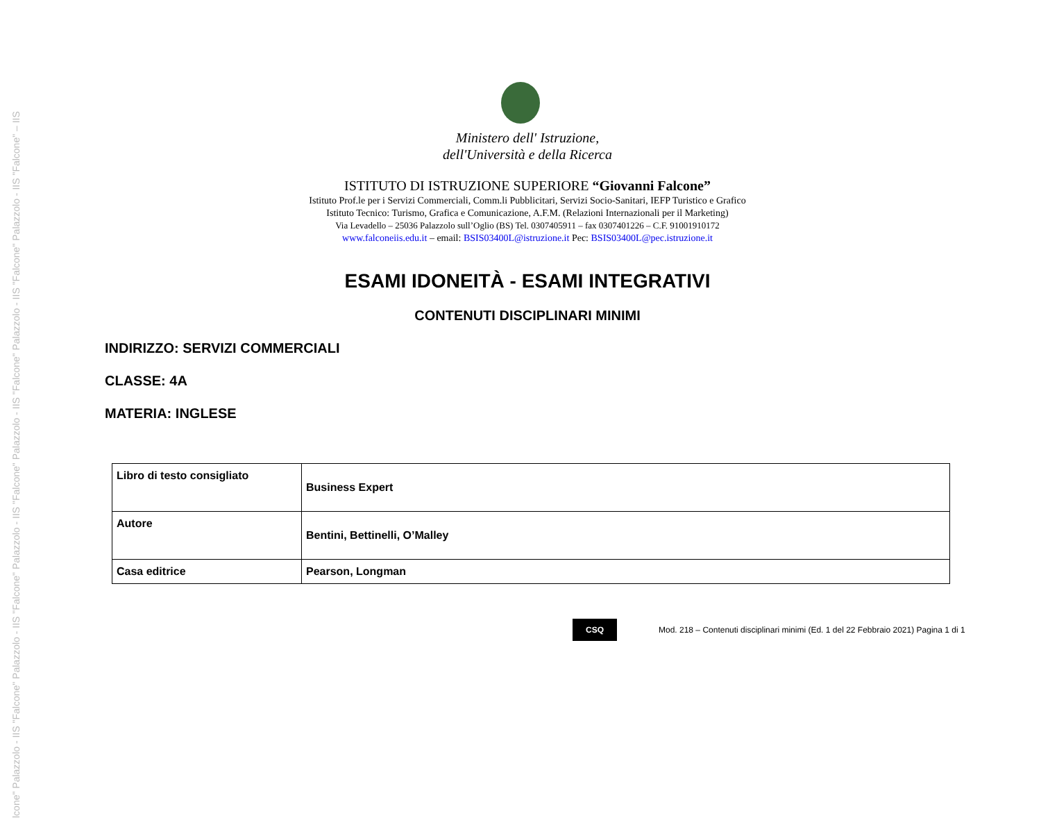lcone" Palazzolo - IIS "Falcone" Palazzolo - IIS "Falcone" Palazzolo - IIS "Falcone" Palazzolo - IIS "Falcone" Palazzolo - IIS "Falcone" Palazzolo - IIS "Falcone" – IIS
Ministero dell' Istruzione,
dell'Università e della Ricerca
ISTITUTO DI ISTRUZIONE SUPERIORE “Giovanni Falcone”
Istituto Prof.le per i Servizi Commerciali, Comm.li Pubblicitari, Servizi Socio-Sanitari, IEFP Turistico e Grafico
Istituto Tecnico: Turismo, Grafica e Comunicazione, A.F.M. (Relazioni Internazionali per il Marketing)
Via Levadello – 25036 Palazzolo sull’Oglio (BS) Tel. 0307405911 – fax 0307401226 – C.F. 91001910172
www.falconeiis.edu.it – email: BSIS03400L@istruzione.it Pec: BSIS03400L@pec.istruzione.it
ESAMI IDONEITÀ - ESAMI INTEGRATIVI
CONTENUTI DISCIPLINARI MINIMI
INDIRIZZO: SERVIZI COMMERCIALI
CLASSE: 4A
MATERIA: INGLESE
| Libro di testo consigliato | Business Expert |
| Autore | Bentini, Bettinelli, O’Malley |
| Casa editrice | Pearson, Longman |
CSQ
Mod. 218 – Contenuti disciplinari minimi (Ed. 1 del 22 Febbraio 2021) Pagina 1 di 1